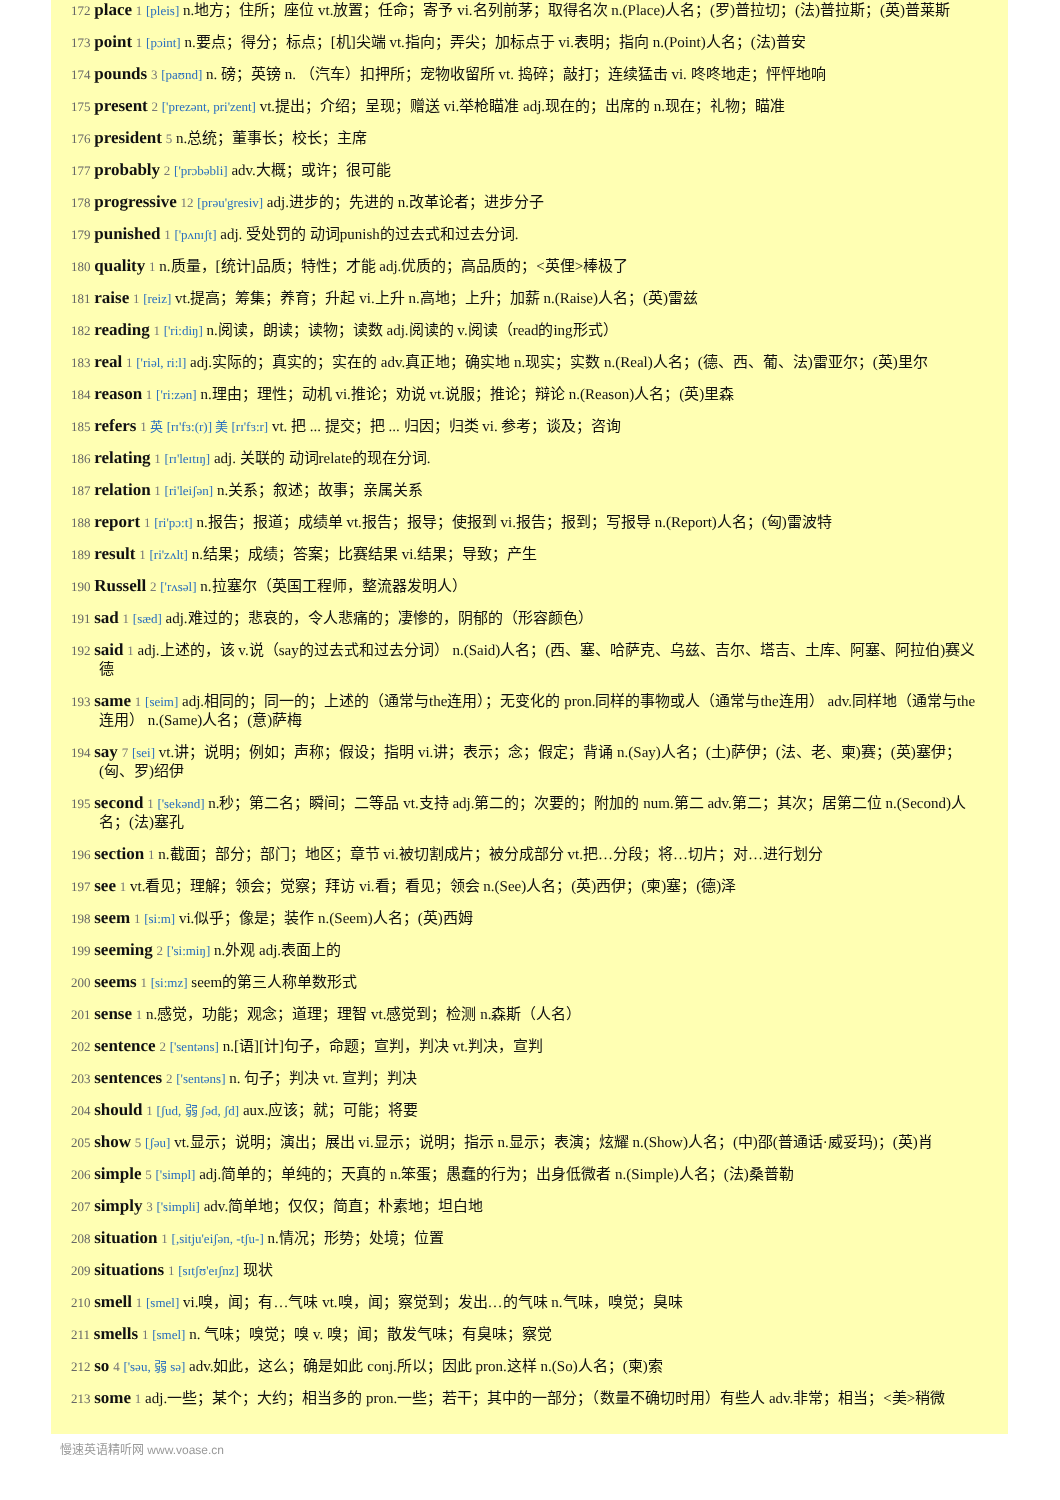172 place 1 [pleis] n.地方；住所；座位 vt.放置；任命；寄予 vi.名列前茅；取得名次 n.(Place)人名；(罗)普拉切；(法)普拉斯；(英)普莱斯
173 point 1 [pɔint] n.要点；得分；标点；[机]尖端 vt.指向；弄尖；加标点于 vi.表明；指向 n.(Point)人名；(法)普安
174 pounds 3 [paʊnd] n. 磅；英镑 n. （汽车）扣押所；宠物收留所 vt. 捣碎；敲打；连续猛击 vi. 咚咚地走；怦怦地响
175 present 2 ['prezənt, pri'zent] vt.提出；介绍；呈现；赠送 vi.举枪瞄准 adj.现在的；出席的 n.现在；礼物；瞄准
176 president 5 n.总统；董事长；校长；主席
177 probably 2 ['prɔbəbli] adv.大概；或许；很可能
178 progressive 12 [prəu'gresiv] adj.进步的；先进的 n.改革论者；进步分子
179 punished 1 ['pʌnɪʃt] adj. 受处罚的 动词punish的过去式和过去分词.
180 quality 1 n.质量，[统计]品质；特性；才能 adj.优质的；高品质的；<英俚>棒极了
181 raise 1 [reiz] vt.提高；筹集；养育；升起 vi.上升 n.高地；上升；加薪 n.(Raise)人名；(英)雷兹
182 reading 1 ['ri:diŋ] n.阅读，朗读；读物；读数 adj.阅读的 v.阅读（read的ing形式）
183 real 1 ['riəl, ri:l] adj.实际的；真实的；实在的 adv.真正地；确实地 n.现实；实数 n.(Real)人名；(德、西、葡、法)雷亚尔；(英)里尔
184 reason 1 ['ri:zən] n.理由；理性；动机 vi.推论；劝说 vt.说服；推论；辩论 n.(Reason)人名；(英)里森
185 refers 1 英 [rɪ'fɜ:(r)] 美 [rɪ'fɜ:r] vt. 把 ... 提交；把 ... 归因；归类 vi. 参考；谈及；咨询
186 relating 1 [rɪ'leɪtɪŋ] adj. 关联的 动词relate的现在分词.
187 relation 1 [ri'leiʃən] n.关系；叙述；故事；亲属关系
188 report 1 [ri'pɔ:t] n.报告；报道；成绩单 vt.报告；报导；使报到 vi.报告；报到；写报导 n.(Report)人名；(匈)雷波特
189 result 1 [ri'zʌlt] n.结果；成绩；答案；比赛结果 vi.结果；导致；产生
190 Russell 2 ['rʌsəl] n.拉塞尔（英国工程师，整流器发明人）
191 sad 1 [sæd] adj.难过的；悲哀的，令人悲痛的；凄惨的，阴郁的（形容颜色）
192 said 1 adj.上述的，该 v.说（say的过去式和过去分词） n.(Said)人名；(西、塞、哈萨克、乌兹、吉尔、塔吉、土库、阿塞、阿拉伯)赛义德
193 same 1 [seim] adj.相同的；同一的；上述的（通常与the连用）；无变化的 pron.同样的事物或人（通常与the连用） adv.同样地（通常与the连用） n.(Same)人名；(意)萨梅
194 say 7 [sei] vt.讲；说明；例如；声称；假设；指明 vi.讲；表示；念；假定；背诵 n.(Say)人名；(土)萨伊；(法、老、柬)赛；(英)塞伊；(匈、罗)绍伊
195 second 1 ['sekənd] n.秒；第二名；瞬间；二等品 vt.支持 adj.第二的；次要的；附加的 num.第二 adv.第二；其次；居第二位 n.(Second)人名；(法)塞孔
196 section 1 n.截面；部分；部门；地区；章节 vi.被切割成片；被分成部分 vt.把…分段；将…切片；对…进行划分
197 see 1 vt.看见；理解；领会；觉察；拜访 vi.看；看见；领会 n.(See)人名；(英)西伊；(柬)塞；(德)泽
198 seem 1 [si:m] vi.似乎；像是；装作 n.(Seem)人名；(英)西姆
199 seeming 2 ['si:miŋ] n.外观 adj.表面上的
200 seems 1 [si:mz] seem的第三人称单数形式
201 sense 1 n.感觉，功能；观念；道理；理智 vt.感觉到；检测 n.森斯（人名）
202 sentence 2 ['sentəns] n.[语][计]句子，命题；宣判，判决 vt.判决，宣判
203 sentences 2 ['sentəns] n. 句子；判决 vt. 宣判；判决
204 should 1 [ʃud, 弱 ʃəd, ʃd] aux.应该；就；可能；将要
205 show 5 [ʃəu] vt.显示；说明；演出；展出 vi.显示；说明；指示 n.显示；表演；炫耀 n.(Show)人名；(中)邵(普通话·威妥玛)；(英)肖
206 simple 5 ['simpl] adj.简单的；单纯的；天真的 n.笨蛋；愚蠢的行为；出身低微者 n.(Simple)人名；(法)桑普勒
207 simply 3 ['simpli] adv.简单地；仅仅；简直；朴素地；坦白地
208 situation 1 [,sitju'eiʃən, -tʃu-] n.情况；形势；处境；位置
209 situations 1 [sɪtʃʊ'eɪʃnz] 现状
210 smell 1 [smel] vi.嗅，闻；有…气味 vt.嗅，闻；察觉到；发出…的气味 n.气味，嗅觉；臭味
211 smells 1 [smel] n. 气味；嗅觉；嗅 v. 嗅；闻；散发气味；有臭味；察觉
212 so 4 ['səu, 弱 sə] adv.如此，这么；确是如此 conj.所以；因此 pron.这样 n.(So)人名；(柬)索
213 some 1 adj.一些；某个；大约；相当多的 pron.一些；若干；其中的一部分；（数量不确切时用）有些人 adv.非常；相当；<美>稍微
慢速英语精听网 www.voase.cn